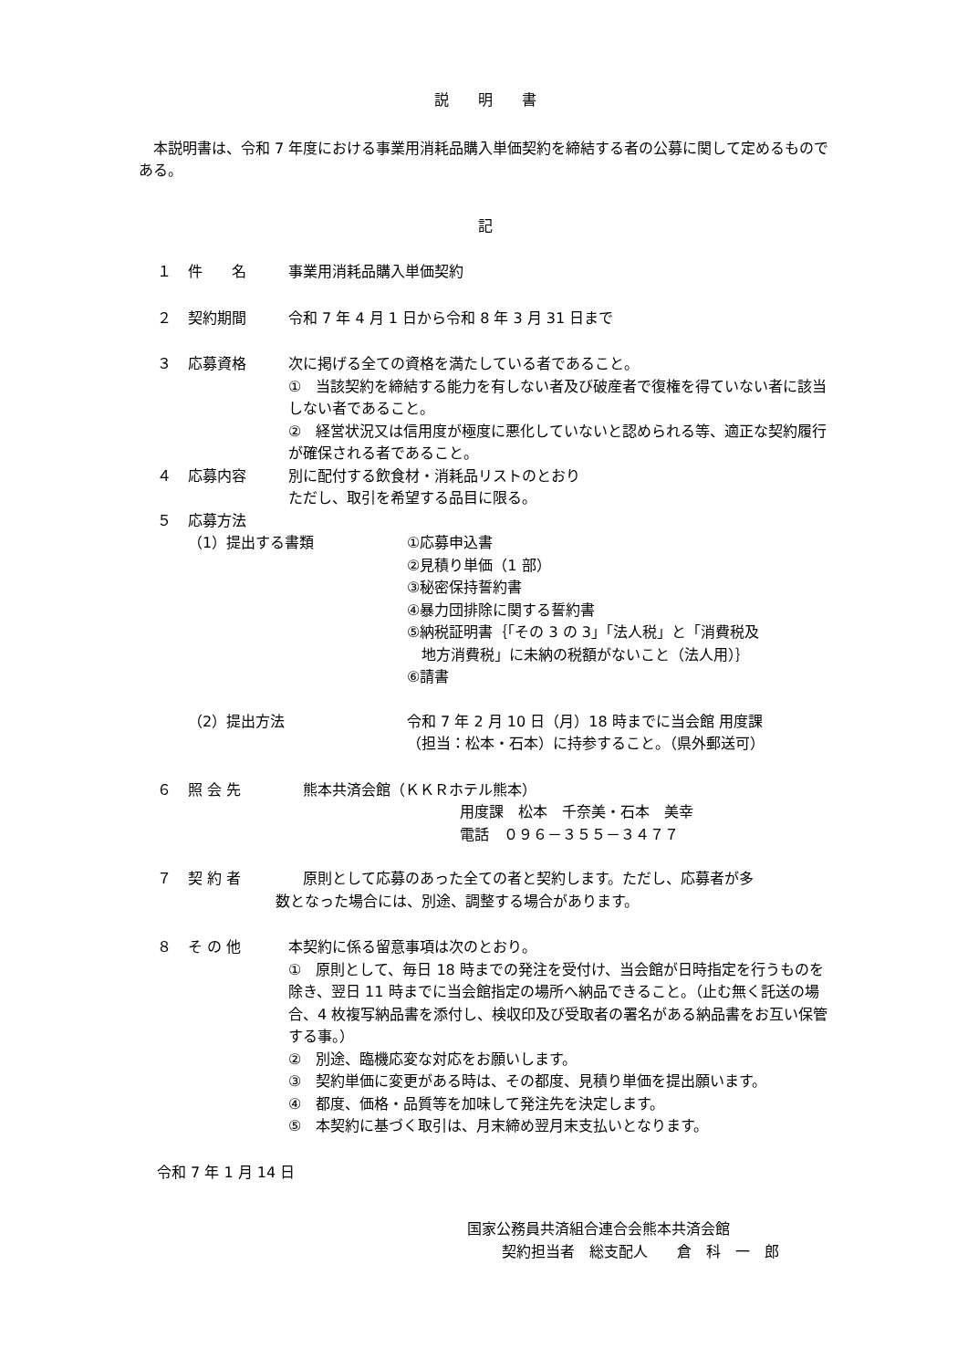説　　明　　書
　本説明書は、令和 7 年度における事業用消耗品購入単価契約を締結する者の公募に関して定めるものである。
記
１ 件　　名 事業用消耗品購入単価契約
２ 契約期間 令和 7 年 4 月 1 日から令和 8 年 3 月 31 日まで
３ 応募資格 次に掲げる全ての資格を満たしている者であること。
①　当該契約を締結する能力を有しない者及び破産者で復権を得ていない者に該当しない者であること。
②　経営状況又は信用度が極度に悪化していないと認められる等、適正な契約履行が確保される者であること。
４ 応募内容 別に配付する飲食材・消耗品リストのとおり
ただし、取引を希望する品目に限る。
５ 応募方法
（1）提出する書類 ①応募申込書
②見積り単価（1 部）
③秘密保持誓約書
④暴力団排除に関する誓約書
⑤納税証明書｛「その 3 の 3」「法人税」と「消費税及
　地方消費税」に未納の税額がないこと（法人用）｝
⑥請書
（2）提出方法 令和 7 年 2 月 10 日（月）18 時までに当会館 用度課
（担当：松本・石本）に持参すること。（県外郵送可）
６ 照 会 先 　熊本共済会館（ＫＫＲホテル熊本）
用度課　松本　千奈美・石本　美幸
電話　０９６－３５５－３４７７
７ 契 約 者 　原則として応募のあった全ての者と契約します。ただし、応募者が多
数となった場合には、別途、調整する場合があります。
８ そ の 他 本契約に係る留意事項は次のとおり。
①　原則として、毎日 18 時までの発注を受付け、当会館が日時指定を行うものを除き、翌日 11 時までに当会館指定の場所へ納品できること。（止む無く託送の場合、4 枚複写納品書を添付し、検収印及び受取者の署名がある納品書をお互い保管する事。）
②　別途、臨機応変な対応をお願いします。
③　契約単価に変更がある時は、その都度、見積り単価を提出願います。
④　都度、価格・品質等を加味して発注先を決定します。
⑤　本契約に基づく取引は、月末締め翌月末支払いとなります。
令和 7 年 1 月 14 日
国家公務員共済組合連合会熊本共済会館
契約担当者　総支配人　　倉　科　一　郎